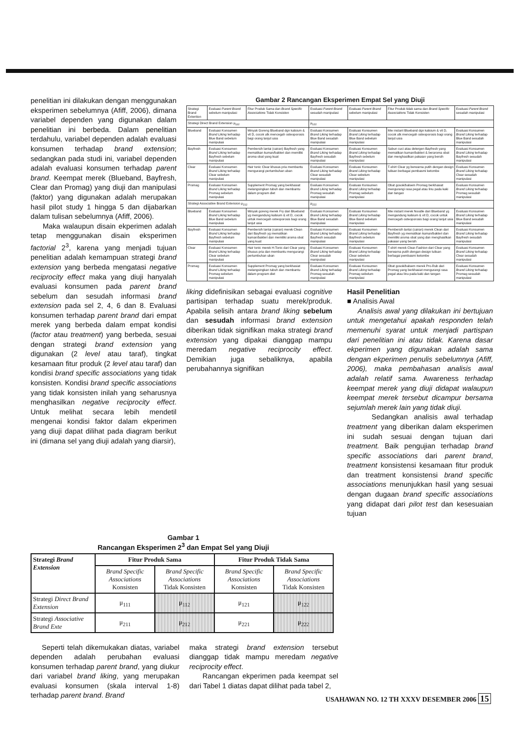penelitian ini dilakukan dengan menggunakan eksperimen sebelumnya (Afiff, 2006), dimana variabel dependen yang digunakan dalam penelitian ini berbeda. Dalam penelitian terdahulu, variabel dependen adalah evaluasi konsumen terhadap brand extension; sedangkan pada studi ini, variabel dependen adalah evaluasi konsumen terhadap parent brand. Keempat merek (Blueband, Bayfresh, Clear dan Promag) yang diuji dan manipulasi (faktor) yang digunakan adalah merupakan hasil pilot study 1 hingga 5 dan dijabarkan dalam tulisan sebelumnya (Afiff, 2006).
Maka walaupun disain ekperimen adalah tetap menggunakan disain eksperimen factorial 2<sup>3</sup>, karena yang menjadi tujuan penelitian adalah kemampuan strategi brand extension yang berbeda mengatasi negative reciprocity effect maka yang diuji hanyalah evaluasi konsumen pada parent brand sebelum dan sesudah informasi brand extension pada sel 2, 4, 6 dan 8. Evaluasi konsumen terhadap parent brand dari empat merek yang berbeda dalam empat kondisi (factor atau treatment) yang berbeda, sesuai dengan strategi brand extension yang digunakan (2 level atau taraf), tingkat kesamaan fitur produk (2 level atau taraf) dan kondisi brand specific associations yang tidak konsisten. Kondisi brand specific associations yang tidak konsisten inilah yang seharusnya menghasilkan negative reciprocity effect. Untuk melihat secara lebih mendetil mengenai kondisi faktor dalam ekperimen yang diuji dapat dilihat pada diagram berikut ini (dimana sel yang diuji adalah yang diarsir),
Gambar 2 Rancangan Eksperimen Empat Sel yang Diuji
| Strategi Brand Extention | Evaluasi Parent Brand sebelum manipulasi | Fitur Produk Sama dan Brand Specific Associations Tidak Konsisten | Evaluasi Parent Brand sesudah manipulasi | Evaluasi Parent Brand sebelum manipulasi | Fitur Produk tidak sama dan Brand Specific Associations Tidak Konsisten | Evaluasi Parent Brand sesudah manipulasi |
| Strategi Direct Brand Extension μ<sub>112</sub> | | | μ<sub>122</sub> | | | |
| Blueband | Evaluasi Konsumen Brand Liking terhadap Blue Band sebelum manipulasi | Minyak Goreng Blueband dgn kalsium & vit D, cocok utk mencegah osteoporosis bagi orang lanjut usia | Evaluasi Konsumen Brand Liking terhadap Blue Band sesudah manipulasi | Evaluasi Konsumen Brand Liking terhadap Blue Band sebelum manipulasi | Mie instant Blueband dgn kalsium & vit D, cocok utk mencegah osteoporosis bagi orang lanjut usia | Evaluasi Konsumen Brand Liking terhadap Blue Band sesudah manipulasi |
| Bayfresh | Evaluasi Konsumen Brand Liking terhadap Bayfresh sebelum manipulasi | Pembersih lantai (cairan) Bayfresh yang mematikan kuman/bakteri dan memiliki aroma obat yang kuat | Evaluasi Konsumen Brand Liking terhadap Bayfresh sesudah manipulasi | Evaluasi Konsumen Brand Liking terhadap Bayfresh sebelum manipulasi | Sabun cuci atau detergen Bayfresh yang mematikan kuman/bakteri & beraroma obat dan menghasilkan pakaian yang bersih | Evaluasi Konsumen Brand Liking terhadap Bayfresh sesudah manipulasi |
| Clear | Evaluasi Konsumen Brand Liking terhadap Clear sebelum manipulasi | Hair tonic Clear khusus pria membantu mengurangi pertumbuhan uban | Evaluasi Konsumen Brand Liking terhadap Clear sesudah manipulasi | Evaluasi Konsumen Brand Liking terhadap Clear sebelum manipulasi | T-shirt Clear yg berwarna putih dengan design tulisan berbagai pembasmi ketombe | Evaluasi Konsumen Brand Liking terhadap Clear sesudah manipulasi |
| Promag | Evaluasi Konsumen Brand Liking terhadap Promag sebelum manipulasi | Supplement Promag yang berkhasiat melangsingkan tubuh dan membantu dalam program diet | Evaluasi Konsumen Brand Liking terhadap Promag sesudah manipulasi | Evaluasi Konsumen Brand Liking terhadap Promag sebelum manipulasi | Obat gosok/balsem Promag berkhasiat mengurangi rasa pegal atau linu pada kaki dan tangan | Evaluasi Konsumen Brand Liking terhadap Promag sesudah manipulasi |
| Strategi Associative Brand Extension μ<sub>212</sub> | | | μ<sub>222</sub> | | | |
| Blueband | Evaluasi Konsumen Brand Liking terhadap Blue Band sebelum manipulasi | Minyak goreng merek Fry dari Blueband yg mengandung kalsium & vit D, cocok untuk mencegah osteoporosis bagi orang lanjut usia | Evaluasi Konsumen Brand Liking terhadap Blue Band sesudah manipulasi | Evaluasi Konsumen Brand Liking terhadap Blue Band sebelum manipulasi | Mie instant merek Noodle dari Blueband yg mengandung kalsium & vit D, cocok untuk mencegah osteoporosis bagi orang lanjut usia | Evaluasi Konsumen Brand Liking terhadap Blue Band sesudah manipulasi |
| Bayfresh | Evaluasi Konsumen Brand Liking terhadap Bayfresh sebelum manipulasi | Pembersih lantai (cairan) merek Clean dari Bayfresh yg mematikan kuman/bakteri dan memiliki aroma obat yang kuat | Evaluasi Konsumen Brand Liking terhadap Bayfresh sesudah manipulasi | Evaluasi Konsumen Brand Liking terhadap Bayfresh sebelum manipulasi | Pembersih lantai (cairan) merek Clean dari Bayfresh yg mematikan kuman/bakteri dan memiliki aroma obat yang dan menghasilkan pakaian yang bersih | Evaluasi Konsumen Brand Liking terhadap Bayfresh sesudah manipulasi |
| Clear | Evaluasi Konsumen Brand Liking terhadap Clear sebelum manipulasi | Hair tonic merek H-Tonic dari Clear yang khusus pria dan membantu mengurangi pertumbuhan uban | Evaluasi Konsumen Brand Liking terhadap Clear sesudah manipulasi | Evaluasi Konsumen Brand Liking terhadap Clear sebelum manipulasi | T-shirt merek Clear-Fashion dari Clear yang berwarna putih dengan design tulisan berbagai pembasmi ketombe | Evaluasi Konsumen Brand Liking terhadap Clear sesudah manipulasi |
| Promag | Evaluasi Konsumen Brand Liking terhadap Promag sebelum manipulasi | Supplement Promag yang berkhasiat melangsingkan tubuh dan membantu dalam program diet | Evaluasi Konsumen Brand Liking terhadap Promag sesudah manipulasi | Evaluasi Konsumen Brand Liking terhadap Promag sebelum manipulasi | Obat gosok/balsem merek Pro-Rub dari Promag yang berkhasiat mengurangi rasa pegal atau linu pada kaki dan tangan | Evaluasi Konsumen Brand Liking terhadap Promag sesudah manipulasi |
liking didefinisikan sebagai evaluasi cognitive partisipan terhadap suatu merek/produk. Apabila selisih antara brand liking sebelum dan sesudah informasi brand extension diberikan tidak signifikan maka strategi brand extension yang dipakai dianggap mampu meredam negative reciprocity effect. Demikian juga sebaliknya, apabila perubahannya signifikan
Hasil Penelitian
■ Analisis Awal
Analisis awal yang dilakukan ini bertujuan untuk mengetahui apakah responden telah memenuhi syarat untuk menjadi partispan dari penelitian ini atau tidak. Karena dasar ekperimen yang digunakan adalah sama dengan ekperimen penulis sebelumnya (Afiff, 2006), maka pembahasan analisis awal adalah relatif sama. Awareness terhadap keempat merek yang diuji didapat walaupun keempat merek tersebut dicampur bersama sejumlah merek lain yang tidak diuji.
Sedangkan analisis awal terhadap treatment yang diberikan dalam eksperimen ini sudah sesuai dengan tujuan dari treatment. Baik pengujian terhadap brand specific associations dari parent brand, treatment konsistensi kesamaan fitur produk dan treatment konsistensi brand specific associations menunjukkan hasil yang sesuai dengan dugaan brand specific associations yang didapat dari pilot test dan kesesuaian tujuan
Gambar 1
Rancangan Eksperimen 2<sup>3</sup> dan Empat Sel yang Diuji
| Strategi Brand Extension | Fitur Produk Sama | | Fitur Produk Tidak Sama | |
| --- | --- | --- | --- | --- |
| | Brand Specific Associations Konsisten | Brand Specific Associations Tidak Konsisten | Brand Specific Associations Konsisten | Brand Specific Associations Tidak Konsisten |
| Strategi Direct Brand Extension | μ<sub>111</sub> | μ<sub>112</sub> | μ<sub>121</sub> | μ<sub>122</sub> |
| Strategi Associative Brand Exte | μ<sub>211</sub> | μ<sub>212</sub> | μ<sub>221</sub> | μ<sub>222</sub> |
Seperti telah dikemukakan diatas, variabel dependen adalah perubahan evaluasi konsumen terhadap parent brand, yang diukur dari variabel brand liking, yang merupakan evaluasi konsumen (skala interval 1-8) terhadap parent brand. Brand
maka strategi brand extension tersebut dianggap tidak mampu meredam negative reciprocity effect.
Rancangan ekperimen pada keempat sel dari Tabel 1 diatas dapat dilihat pada tabel 2,
USAHAWAN NO. 12 TH XXXV DESEMBER 2006 15